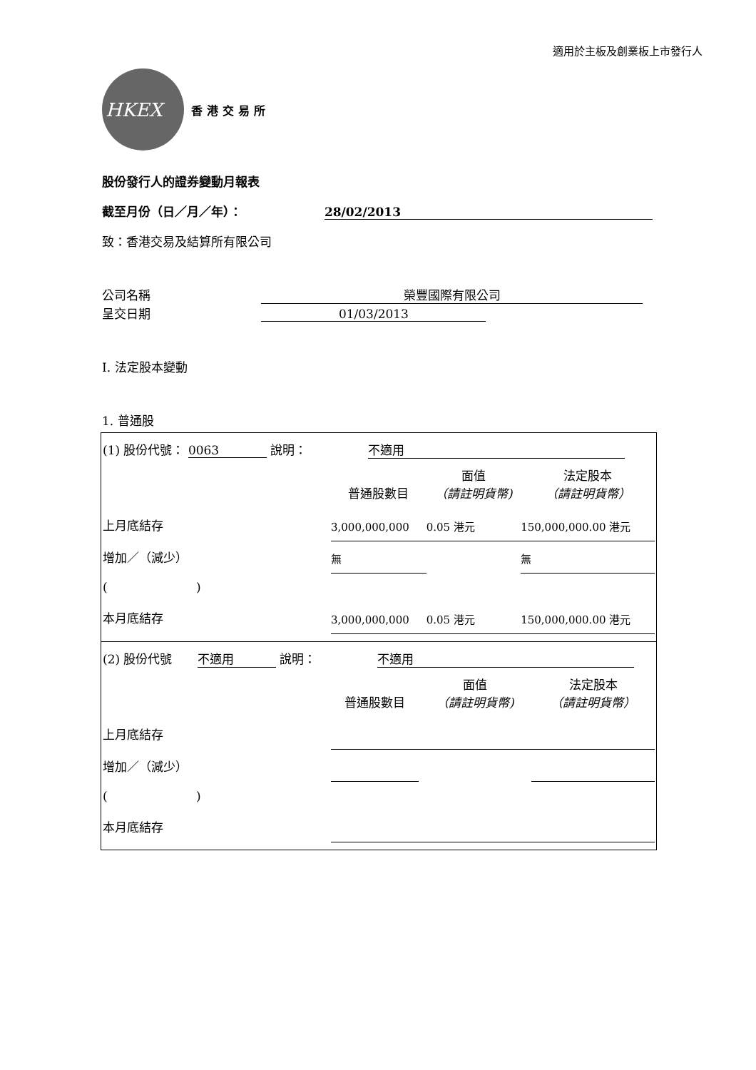適用於主板及創業板上市發行人
HKEX
香港交易所
股份發行人的證券變動月報表
截至月份（日／月／年）： 28/02/2013
致：香港交易及結算所有限公司
公司名稱 榮豐國際有限公司
呈交日期 01/03/2013
I. 法定股本變動
1. 普通股
(1) 股份代號： 0063 說明： 不適用
| | 普通股數目 | 面值 （請註明貨幣) | 法定股本 （請註明貨幣） |
| 上月底結存 | 3,000,000,000 | 0.05 港元 | 150,000,000.00 港元 |
| 增加／（減少） | 無 | | 無 |
| ( ) | | | |
| 本月底結存 | 3,000,000,000 | 0.05 港元 | 150,000,000.00 港元 |
(2) 股份代號 不適用 說明： 不適用
| | 普通股數目 | 面值 （請註明貨幣) | 法定股本 （請註明貨幣） |
| 上月底結存 | | | |
| 增加／（減少） | | | |
| ( ) | | | |
| 本月底結存 | | | |